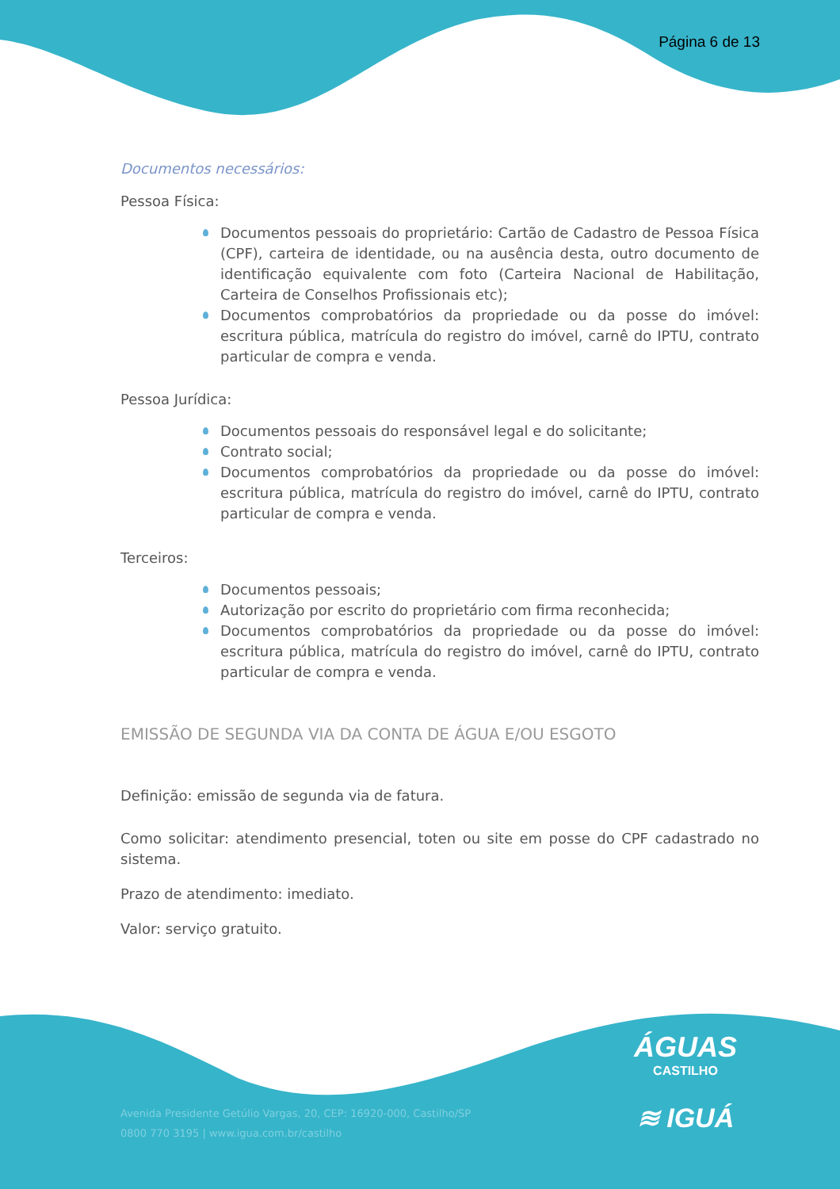Página 6 de 13
Documentos necessários:
Pessoa Física:
Documentos pessoais do proprietário: Cartão de Cadastro de Pessoa Física (CPF), carteira de identidade, ou na ausência desta, outro documento de identificação equivalente com foto (Carteira Nacional de Habilitação, Carteira de Conselhos Profissionais etc);
Documentos comprobatórios da propriedade ou da posse do imóvel: escritura pública, matrícula do registro do imóvel, carnê do IPTU, contrato particular de compra e venda.
Pessoa Jurídica:
Documentos pessoais do responsável legal e do solicitante;
Contrato social;
Documentos comprobatórios da propriedade ou da posse do imóvel: escritura pública, matrícula do registro do imóvel, carnê do IPTU, contrato particular de compra e venda.
Terceiros:
Documentos pessoais;
Autorização por escrito do proprietário com firma reconhecida;
Documentos comprobatórios da propriedade ou da posse do imóvel: escritura pública, matrícula do registro do imóvel, carnê do IPTU, contrato particular de compra e venda.
EMISSÃO DE SEGUNDA VIA DA CONTA DE ÁGUA E/OU ESGOTO
Definição: emissão de segunda via de fatura.
Como solicitar: atendimento presencial, toten ou site em posse do CPF cadastrado no sistema.
Prazo de atendimento: imediato.
Valor: serviço gratuito.
ÁGUAS
CASTILHO
≋ IGUÁ
Avenida Presidente Getúlio Vargas, 20, CEP: 16920-000, Castilho/SP
0800 770 3195 | www.igua.com.br/castilho